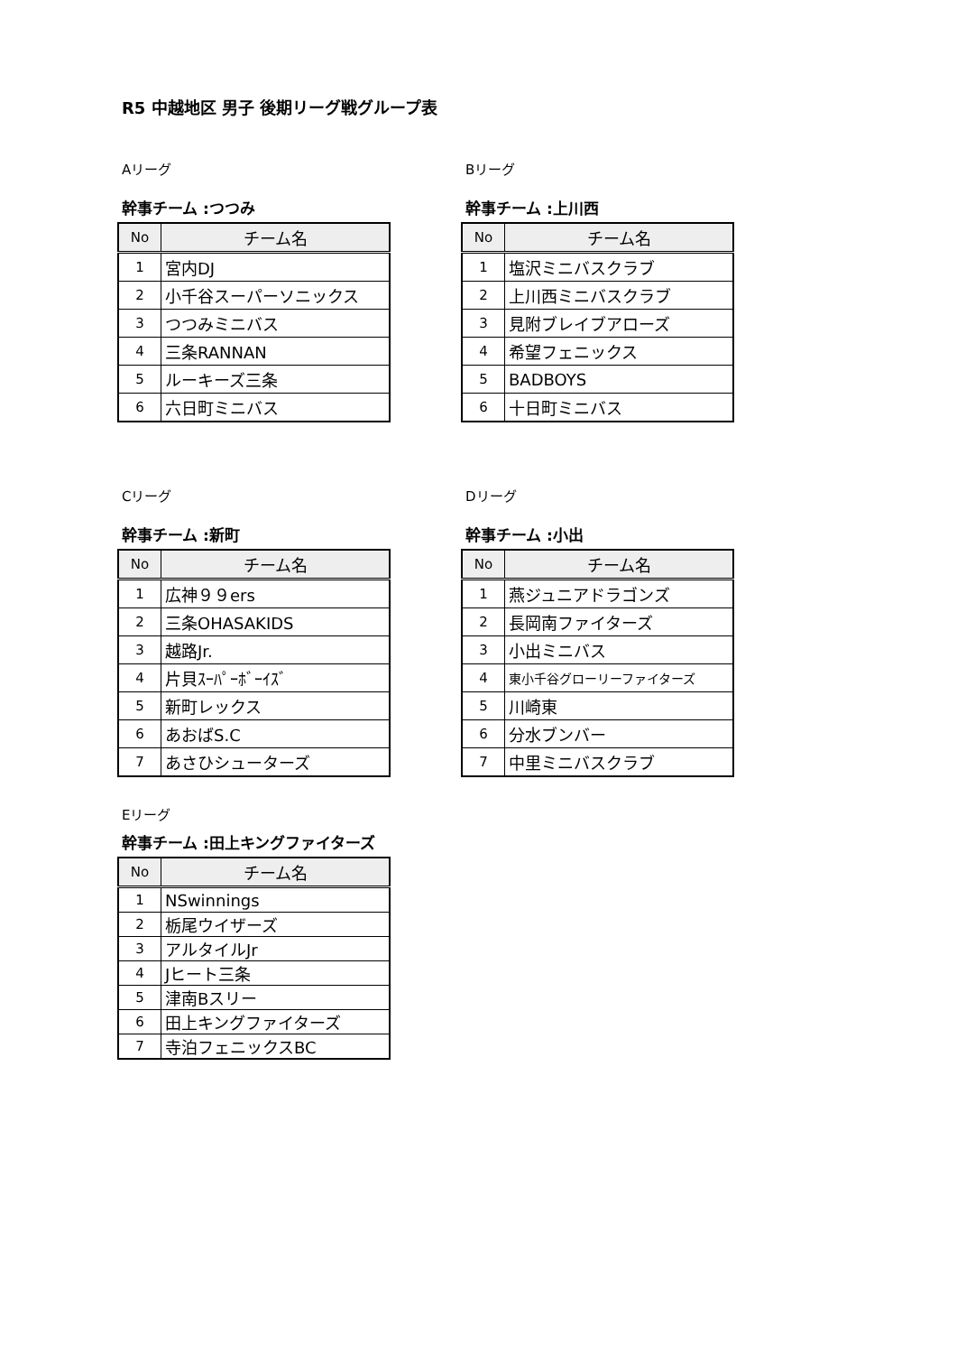R5 中越地区 男子 後期リーグ戦グループ表
Aリーグ
幹事チーム :つつみ
| No | チーム名 |
| --- | --- |
| 1 | 宮内DJ |
| 2 | 小千谷スーパーソニックス |
| 3 | つつみミニバス |
| 4 | 三条RANNAN |
| 5 | ルーキーズ三条 |
| 6 | 六日町ミニバス |
Bリーグ
幹事チーム :上川西
| No | チーム名 |
| --- | --- |
| 1 | 塩沢ミニバスクラブ |
| 2 | 上川西ミニバスクラブ |
| 3 | 見附ブレイブアローズ |
| 4 | 希望フェニックス |
| 5 | BADBOYS |
| 6 | 十日町ミニバス |
Cリーグ
幹事チーム :新町
| No | チーム名 |
| --- | --- |
| 1 | 広神９９ers |
| 2 | 三条OHASAKIDS |
| 3 | 越路Jr. |
| 4 | 片貝ｽｰﾊﾟｰﾎﾞｰｲｽﾞ |
| 5 | 新町レックス |
| 6 | あおばS.C |
| 7 | あさひシューターズ |
Dリーグ
幹事チーム :小出
| No | チーム名 |
| --- | --- |
| 1 | 燕ジュニアドラゴンズ |
| 2 | 長岡南ファイターズ |
| 3 | 小出ミニバス |
| 4 | 東小千谷グローリーファイターズ |
| 5 | 川崎東 |
| 6 | 分水ブンバー |
| 7 | 中里ミニバスクラブ |
Eリーグ
幹事チーム :田上キングファイターズ
| No | チーム名 |
| --- | --- |
| 1 | NSwinnings |
| 2 | 栃尾ウイザーズ |
| 3 | アルタイルJr |
| 4 | Jヒート三条 |
| 5 | 津南Bスリー |
| 6 | 田上キングファイターズ |
| 7 | 寺泊フェニックスBC |